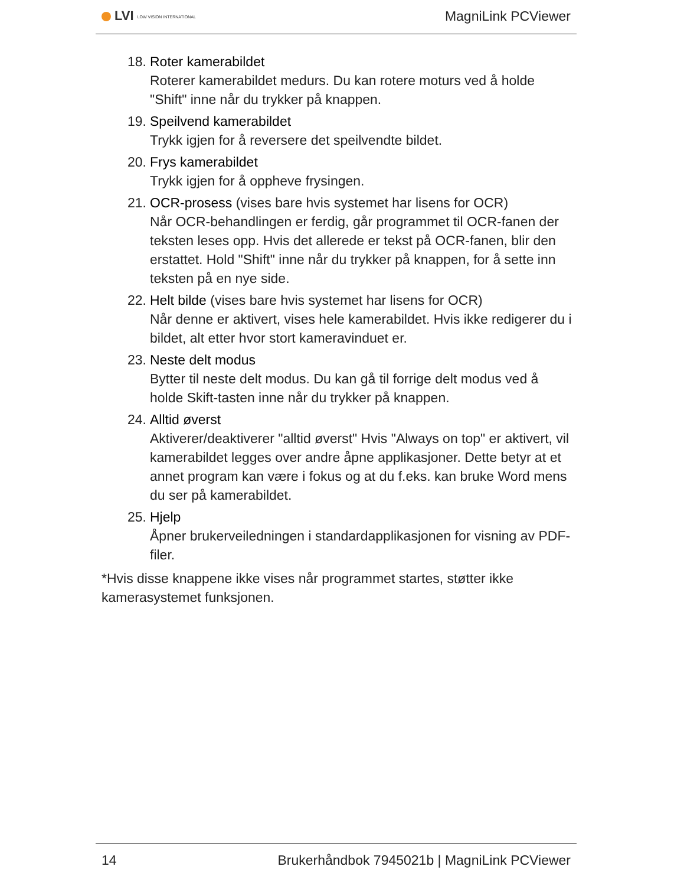LVI LOW VISION INTERNATIONAL MagniLink PCViewer
18. Roter kamerabildet
Roterer kamerabildet medurs. Du kan rotere moturs ved å holde "Shift" inne når du trykker på knappen.
19. Speilvend kamerabildet
Trykk igjen for å reversere det speilvendte bildet.
20. Frys kamerabildet
Trykk igjen for å oppheve frysingen.
21. OCR-prosess (vises bare hvis systemet har lisens for OCR)
Når OCR-behandlingen er ferdig, går programmet til OCR-fanen der teksten leses opp. Hvis det allerede er tekst på OCR-fanen, blir den erstattet. Hold "Shift" inne når du trykker på knappen, for å sette inn teksten på en nye side.
22. Helt bilde (vises bare hvis systemet har lisens for OCR)
Når denne er aktivert, vises hele kamerabildet. Hvis ikke redigerer du i bildet, alt etter hvor stort kameravinduet er.
23. Neste delt modus
Bytter til neste delt modus. Du kan gå til forrige delt modus ved å holde Skift-tasten inne når du trykker på knappen.
24. Alltid øverst
Aktiverer/deaktiverer "alltid øverst" Hvis "Always on top" er aktivert, vil kamerabildet legges over andre åpne applikasjoner. Dette betyr at et annet program kan være i fokus og at du f.eks. kan bruke Word mens du ser på kamerabildet.
25. Hjelp
Åpner brukerveiledningen i standardapplikasjonen for visning av PDF-filer.
*Hvis disse knappene ikke vises når programmet startes, støtter ikke kamerasystemet funksjonen.
14 Brukerhåndbok 7945021b | MagniLink PCViewer